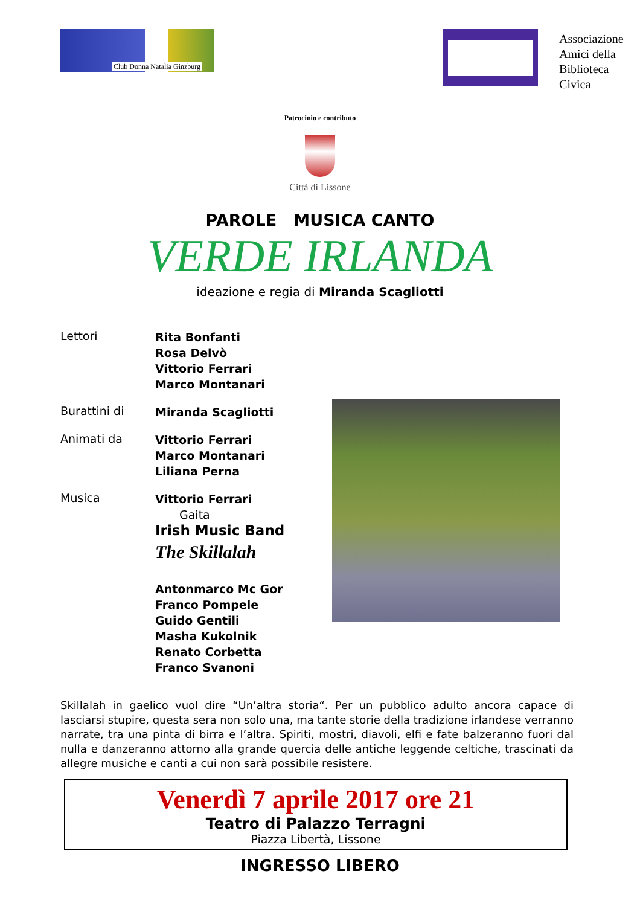Club Donna Natalia Ginzburg
Associazione
Amici della
Biblioteca Civica
Patrocinio e contributo
Città di Lissone
PAROLE MUSICA CANTO
VERDE IRLANDA
ideazione e regia di Miranda Scagliotti
Lettori
Rita Bonfanti
Rosa Delvò
Vittorio Ferrari
Marco Montanari
Burattini di
Miranda Scagliotti
Animati da
Vittorio Ferrari
Marco Montanari
Liliana Perna
Musica
Vittorio Ferrari
Gaita
Irish Music Band
The Skillalah
Antonmarco Mc Gor
Franco Pompele
Guido Gentili
Masha Kukolnik
Renato Corbetta
Franco Svanoni
Skillalah in gaelico vuol dire “Un’altra storia“. Per un pubblico adulto ancora capace di lasciarsi stupire, questa sera non solo una, ma tante storie della tradizione irlandese verranno narrate, tra una pinta di birra e l’altra. Spiriti, mostri, diavoli, elfi e fate balzeranno fuori dal nulla e danzeranno attorno alla grande quercia delle antiche leggende celtiche, trascinati da allegre musiche e canti a cui non sarà possibile resistere.
Venerdì 7 aprile 2017 ore 21
Teatro di Palazzo Terragni
Piazza Libertà, Lissone
INGRESSO LIBERO